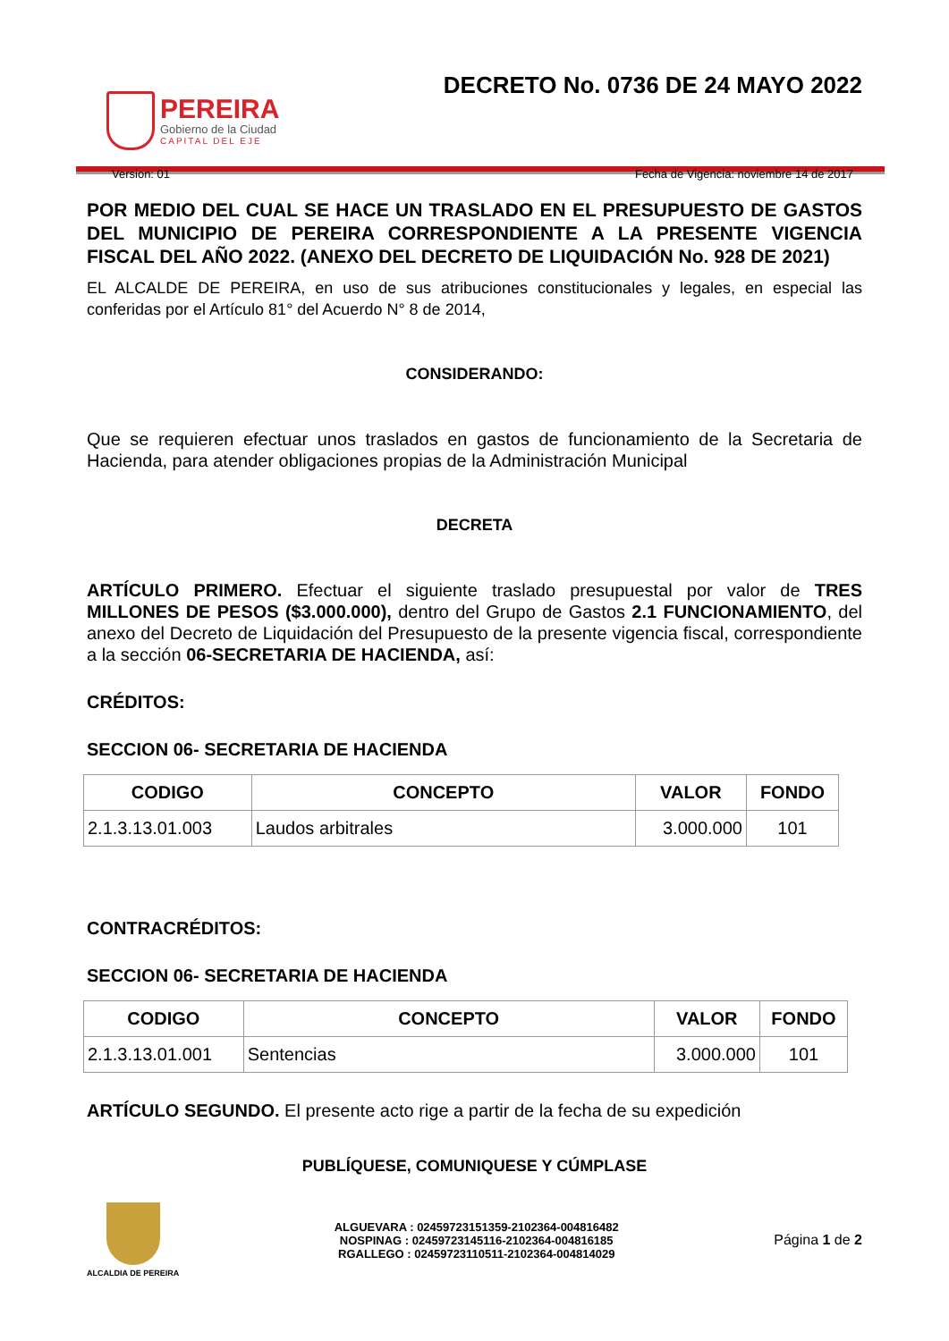PEREIRA
Gobierno de la Ciudad
CAPITAL DEL EJE
DECRETO No. 0736 DE 24 MAYO 2022
Version: 01 Fecha de Vigencia: noviembre 14 de 2017
POR MEDIO DEL CUAL SE HACE UN TRASLADO EN EL PRESUPUESTO DE GASTOS DEL MUNICIPIO DE PEREIRA CORRESPONDIENTE A LA PRESENTE VIGENCIA FISCAL DEL AÑO 2022. (ANEXO DEL DECRETO DE LIQUIDACIÓN No. 928 DE 2021)
EL ALCALDE DE PEREIRA, en uso de sus atribuciones constitucionales y legales, en especial las conferidas por el Artículo 81° del Acuerdo N° 8 de 2014,
CONSIDERANDO:
Que se requieren efectuar unos traslados en gastos de funcionamiento de la Secretaria de Hacienda, para atender obligaciones propias de la Administración Municipal
DECRETA
ARTÍCULO PRIMERO. Efectuar el siguiente traslado presupuestal por valor de TRES MILLONES DE PESOS ($3.000.000), dentro del Grupo de Gastos 2.1 FUNCIONAMIENTO, del anexo del Decreto de Liquidación del Presupuesto de la presente vigencia fiscal, correspondiente a la sección 06-SECRETARIA DE HACIENDA, así:
CRÉDITOS:
SECCION 06- SECRETARIA DE HACIENDA
| CODIGO | CONCEPTO | VALOR | FONDO |
| --- | --- | --- | --- |
| 2.1.3.13.01.003 | Laudos arbitrales | 3.000.000 | 101 |
CONTRACRÉDITOS:
SECCION 06- SECRETARIA DE HACIENDA
| CODIGO | CONCEPTO | VALOR | FONDO |
| --- | --- | --- | --- |
| 2.1.3.13.01.001 | Sentencias | 3.000.000 | 101 |
ARTÍCULO SEGUNDO. El presente acto rige a partir de la fecha de su expedición
PUBLÍQUESE, COMUNIQUESE Y CÚMPLASE
ALCALDIA DE PEREIRA
ALGUEVARA : 02459723151359-2102364-004816482
NOSPINAG : 02459723145116-2102364-004816185
RGALLEGO : 02459723110511-2102364-004814029
Página 1 de 2